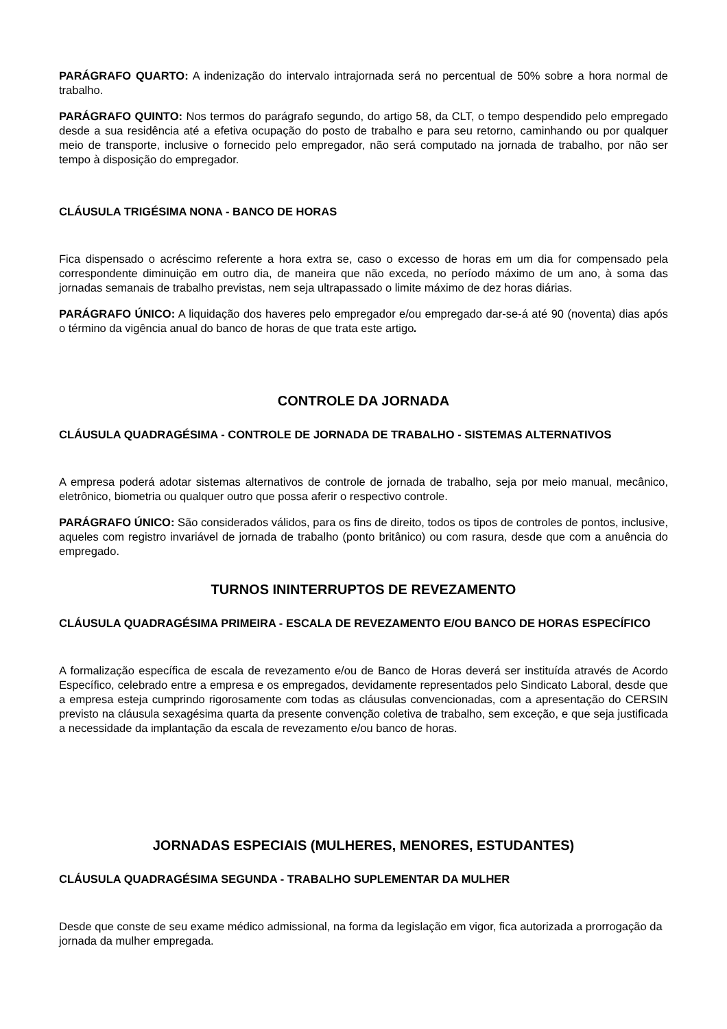PARÁGRAFO QUARTO: A indenização do intervalo intrajornada será no percentual de 50% sobre a hora normal de trabalho.
PARÁGRAFO QUINTO: Nos termos do parágrafo segundo, do artigo 58, da CLT, o tempo despendido pelo empregado desde a sua residência até a efetiva ocupação do posto de trabalho e para seu retorno, caminhando ou por qualquer meio de transporte, inclusive o fornecido pelo empregador, não será computado na jornada de trabalho, por não ser tempo à disposição do empregador.
CLÁUSULA TRIGÉSIMA NONA - BANCO DE HORAS
Fica dispensado o acréscimo referente a hora extra se, caso o excesso de horas em um dia for compensado pela correspondente diminuição em outro dia, de maneira que não exceda, no período máximo de um ano, à soma das jornadas semanais de trabalho previstas, nem seja ultrapassado o limite máximo de dez horas diárias.
PARÁGRAFO ÚNICO: A liquidação dos haveres pelo empregador e/ou empregado dar-se-á até 90 (noventa) dias após o término da vigência anual do banco de horas de que trata este artigo.
CONTROLE DA JORNADA
CLÁUSULA QUADRAGÉSIMA - CONTROLE DE JORNADA DE TRABALHO - SISTEMAS ALTERNATIVOS
A empresa poderá adotar sistemas alternativos de controle de jornada de trabalho, seja por meio manual, mecânico, eletrônico, biometria ou qualquer outro que possa aferir o respectivo controle.
PARÁGRAFO ÚNICO: São considerados válidos, para os fins de direito, todos os tipos de controles de pontos, inclusive, aqueles com registro invariável de jornada de trabalho (ponto britânico) ou com rasura, desde que com a anuência do empregado.
TURNOS ININTERRUPTOS DE REVEZAMENTO
CLÁUSULA QUADRAGÉSIMA PRIMEIRA - ESCALA DE REVEZAMENTO E/OU BANCO DE HORAS ESPECÍFICO
A formalização específica de escala de revezamento e/ou de Banco de Horas deverá ser instituída através de Acordo Específico, celebrado entre a empresa e os empregados, devidamente representados pelo Sindicato Laboral, desde que a empresa esteja cumprindo rigorosamente com todas as cláusulas convencionadas, com a apresentação do CERSIN previsto na cláusula sexagésima quarta da presente convenção coletiva de trabalho, sem exceção, e que seja justificada a necessidade da implantação da escala de revezamento e/ou banco de horas.
JORNADAS ESPECIAIS (MULHERES, MENORES, ESTUDANTES)
CLÁUSULA QUADRAGÉSIMA SEGUNDA - TRABALHO SUPLEMENTAR DA MULHER
Desde que conste de seu exame médico admissional, na forma da legislação em vigor, fica autorizada a prorrogação da jornada da mulher empregada.